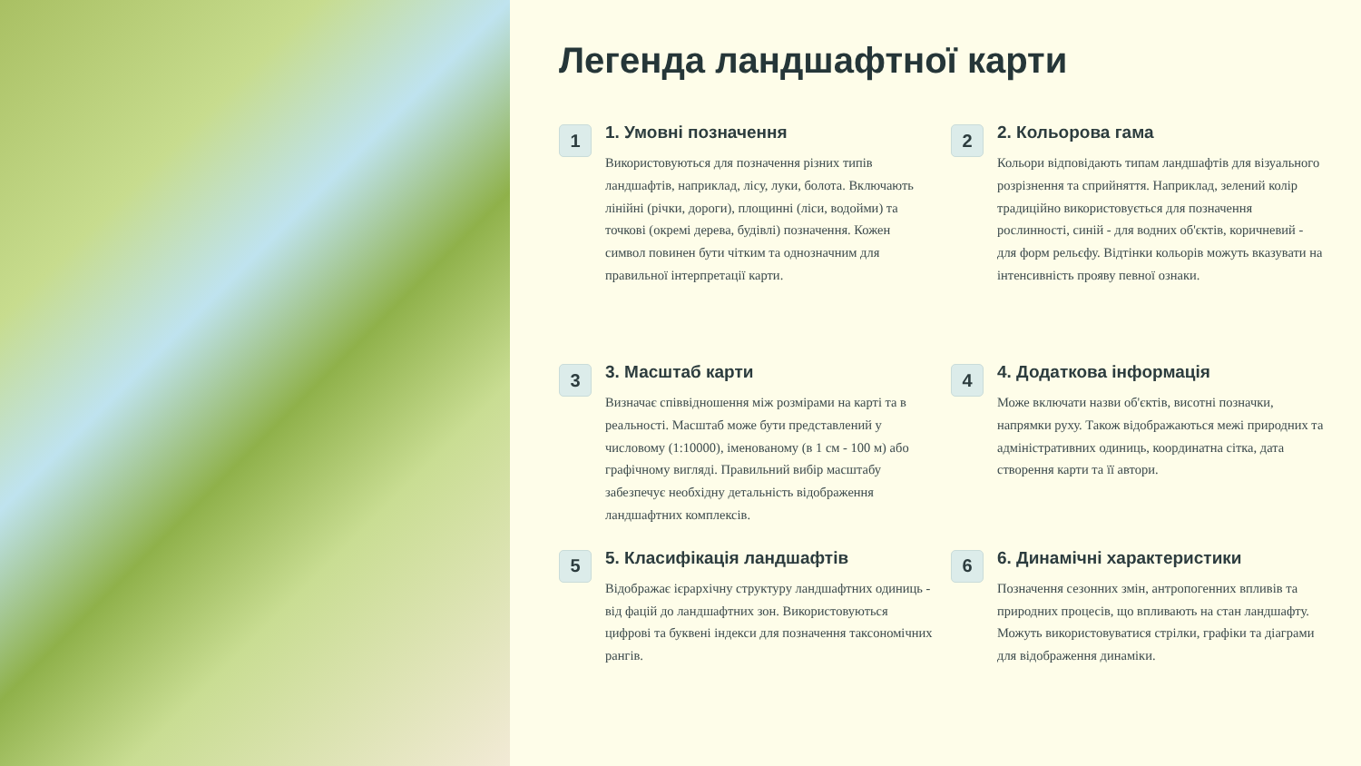Легенда ландшафтної карти
1
1. Умовні позначення
Використовуються для позначення різних типів ландшафтів, наприклад, лісу, луки, болота. Включають лінійні (річки, дороги), площинні (ліси, водойми) та точкові (окремі дерева, будівлі) позначення. Кожен символ повинен бути чітким та однозначним для правильної інтерпретації карти.
2
2. Кольорова гама
Кольори відповідають типам ландшафтів для візуального розрізнення та сприйняття. Наприклад, зелений колір традиційно використовується для позначення рослинності, синій - для водних об'єктів, коричневий - для форм рельєфу. Відтінки кольорів можуть вказувати на інтенсивність прояву певної ознаки.
3
3. Масштаб карти
Визначає співвідношення між розмірами на карті та в реальності. Масштаб може бути представлений у числовому (1:10000), іменованому (в 1 см - 100 м) або графічному вигляді. Правильний вибір масштабу забезпечує необхідну детальність відображення ландшафтних комплексів.
4
4. Додаткова інформація
Може включати назви об'єктів, висотні позначки, напрямки руху. Також відображаються межі природних та адміністративних одиниць, координатна сітка, дата створення карти та її автори.
5
5. Класифікація ландшафтів
Відображає ієрархічну структуру ландшафтних одиниць - від фацій до ландшафтних зон. Використовуються цифрові та буквені індекси для позначення таксономічних рангів.
6
6. Динамічні характеристики
Позначення сезонних змін, антропогенних впливів та природних процесів, що впливають на стан ландшафту. Можуть використовуватися стрілки, графіки та діаграми для відображення динаміки.